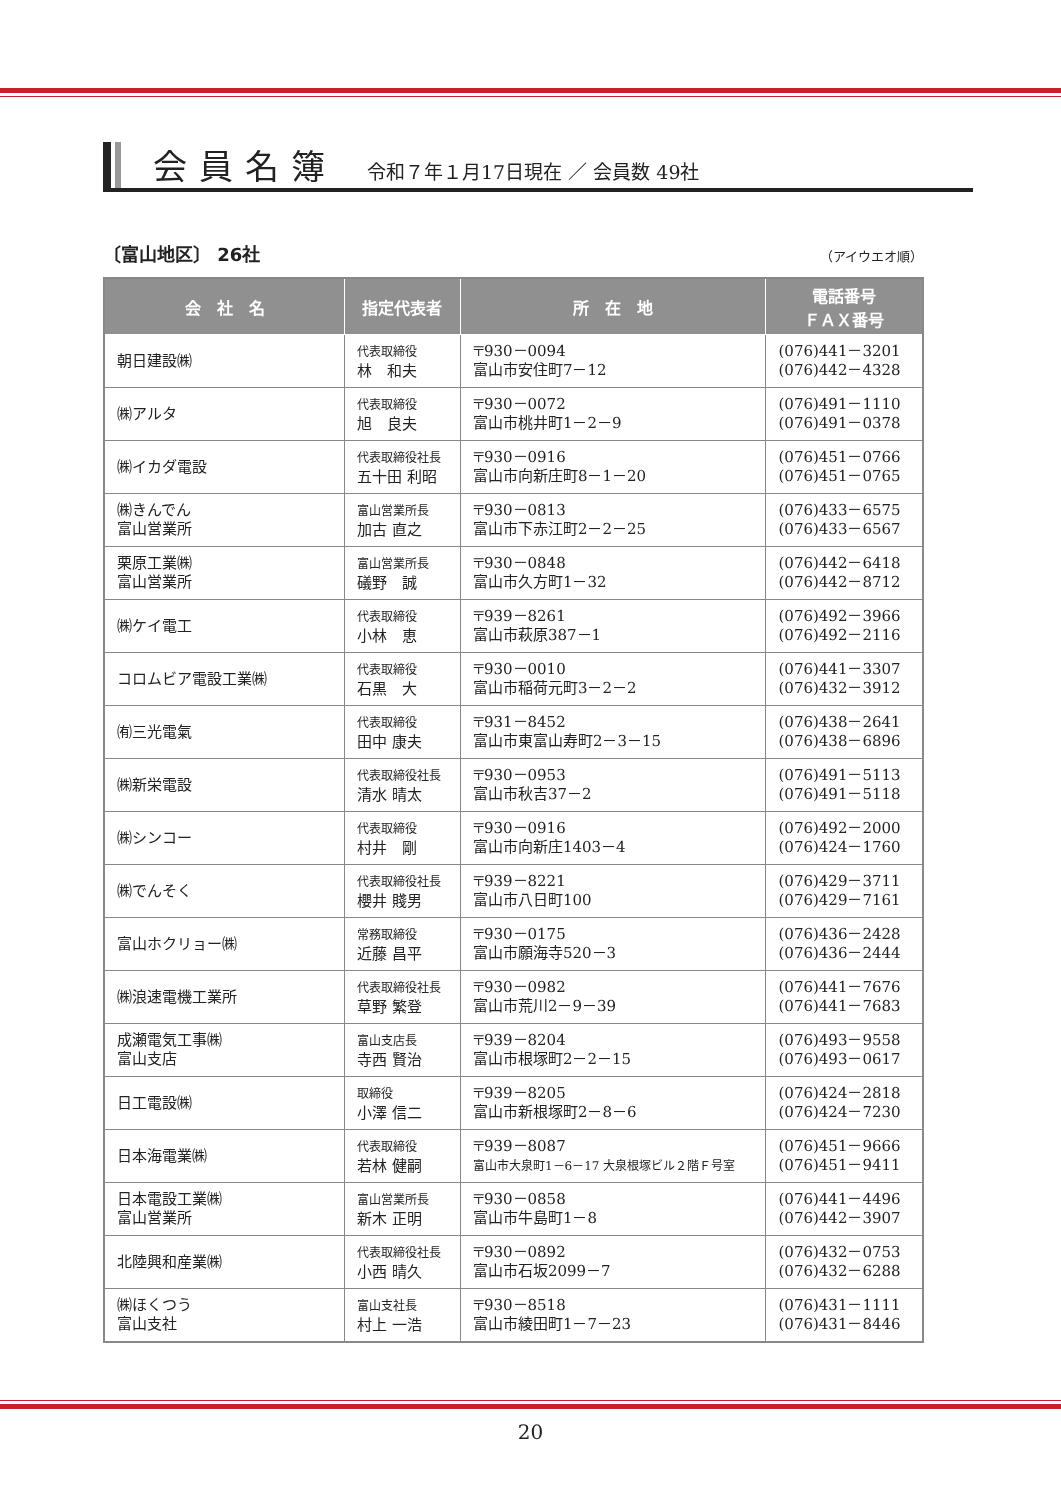会員名簿 令和７年１月17日現在 ／ 会員数 49社
〔富山地区〕 26社 （アイウエオ順）
| 会 社 名 | 指定代表者 | 所 在 地 | 電話番号 ＦＡＸ番号 |
| --- | --- | --- | --- |
| 朝日建設㈱ | 代表取締役 林 和夫 | 〒930－0094 富山市安住町7－12 | (076)441－3201 (076)442－4328 |
| ㈱アルタ | 代表取締役 旭 良夫 | 〒930－0072 富山市桃井町1－2－9 | (076)491－1110 (076)491－0378 |
| ㈱イカダ電設 | 代表取締役社長 五十田 利昭 | 〒930－0916 富山市向新庄町8－1－20 | (076)451－0766 (076)451－0765 |
| ㈱きんでん 富山営業所 | 富山営業所長 加古 直之 | 〒930－0813 富山市下赤江町2－2－25 | (076)433－6575 (076)433－6567 |
| 栗原工業㈱ 富山営業所 | 富山営業所長 礒野 誠 | 〒930－0848 富山市久方町1－32 | (076)442－6418 (076)442－8712 |
| ㈱ケイ電工 | 代表取締役 小林 恵 | 〒939－8261 富山市萩原387－1 | (076)492－3966 (076)492－2116 |
| コロムビア電設工業㈱ | 代表取締役 石黒 大 | 〒930－0010 富山市稲荷元町3－2－2 | (076)441－3307 (076)432－3912 |
| ㈲三光電氣 | 代表取締役 田中 康夫 | 〒931－8452 富山市東富山寿町2－3－15 | (076)438－2641 (076)438－6896 |
| ㈱新栄電設 | 代表取締役社長 清水 晴太 | 〒930－0953 富山市秋吉37－2 | (076)491－5113 (076)491－5118 |
| ㈱シンコー | 代表取締役 村井 剛 | 〒930－0916 富山市向新庄1403－4 | (076)492－2000 (076)424－1760 |
| ㈱でんそく | 代表取締役社長 櫻井 賤男 | 〒939－8221 富山市八日町100 | (076)429－3711 (076)429－7161 |
| 富山ホクリョー㈱ | 常務取締役 近藤 昌平 | 〒930－0175 富山市願海寺520－3 | (076)436－2428 (076)436－2444 |
| ㈱浪速電機工業所 | 代表取締役社長 草野 繁登 | 〒930－0982 富山市荒川2－9－39 | (076)441－7676 (076)441－7683 |
| 成瀬電気工事㈱ 富山支店 | 富山支店長 寺西 賢治 | 〒939－8204 富山市根塚町2－2－15 | (076)493－9558 (076)493－0617 |
| 日工電設㈱ | 取締役 小澤 信二 | 〒939－8205 富山市新根塚町2－8－6 | (076)424－2818 (076)424－7230 |
| 日本海電業㈱ | 代表取締役 若林 健嗣 | 〒939－8087 富山市大泉町1－6－17 大泉根塚ビル２階Ｆ号室 | (076)451－9666 (076)451－9411 |
| 日本電設工業㈱ 富山営業所 | 富山営業所長 新木 正明 | 〒930－0858 富山市牛島町1－8 | (076)441－4496 (076)442－3907 |
| 北陸興和産業㈱ | 代表取締役社長 小西 晴久 | 〒930－0892 富山市石坂2099－7 | (076)432－0753 (076)432－6288 |
| ㈱ほくつう 富山支社 | 富山支社長 村上 一浩 | 〒930－8518 富山市綾田町1－7－23 | (076)431－1111 (076)431－8446 |
20